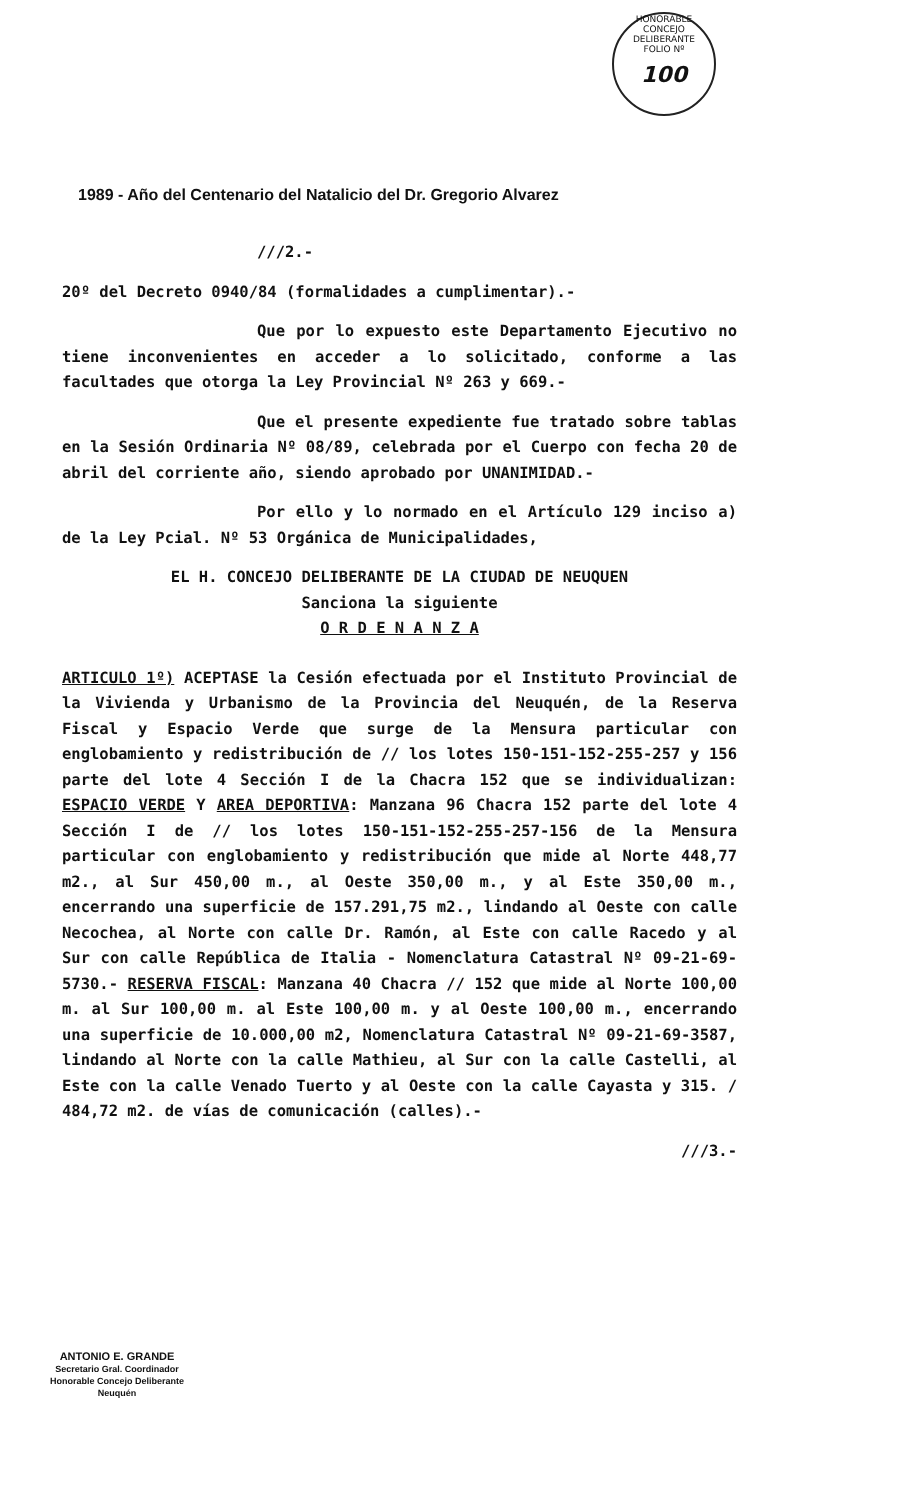HONORABLE CONCEJO DELIBERANTE
FOLIO Nº
100
1989 - Año del Centenario del Natalicio del Dr. Gregorio Alvarez
///2.-
20º del Decreto 0940/84 (formalidades a cumplimentar).-
Que por lo expuesto este Departamento Ejecutivo no tiene inconvenientes en acceder a lo solicitado, conforme a las facultades que otorga la Ley Provincial Nº 263 y 669.-
Que el presente expediente fue tratado sobre tablas en la Sesión Ordinaria Nº 08/89, celebrada por el Cuerpo con fecha 20 de abril del corriente año, siendo aprobado por UNANIMIDAD.-
Por ello y lo normado en el Artículo 129 inciso a) de la Ley Pcial. Nº 53 Orgánica de Municipalidades,
EL H. CONCEJO DELIBERANTE DE LA CIUDAD DE NEUQUEN
Sanciona la siguiente
O R D E N A N Z A
ARTICULO 1º) ACEPTASE la Cesión efectuada por el Instituto Provincial de la Vivienda y Urbanismo de la Provincia del Neuquén, de la Reserva Fiscal y Espacio Verde que surge de la Mensura particular con englobamiento y redistribución de // los lotes 150-151-152-255-257 y 156 parte del lote 4 Sección I de la Chacra 152 que se individualizan: ESPACIO VERDE Y AREA DEPORTIVA: Manzana 96 Chacra 152 parte del lote 4 Sección I de // los lotes 150-151-152-255-257-156 de la Mensura particular con englobamiento y redistribución que mide al Norte 448,77 m2., al Sur 450,00 m., al Oeste 350,00 m., y al Este 350,00 m., encerrando una superficie de 157.291,75 m2., lindando al Oeste con calle Necochea, al Norte con calle Dr. Ramón, al Este con calle Racedo y al Sur con calle República de Italia - Nomenclatura Catastral Nº 09-21-69-5730.- RESERVA FISCAL: Manzana 40 Chacra // 152 que mide al Norte 100,00 m. al Sur 100,00 m. al Este 100,00 m. y al Oeste 100,00 m., encerrando una superficie de 10.000,00 m2, Nomenclatura Catastral Nº 09-21-69-3587, lindando al Norte con la calle Mathieu, al Sur con la calle Castelli, al Este con la calle Venado Tuerto y al Oeste con la calle Cayasta y 315. / 484,72 m2. de vías de comunicación (calles).-
///3.-
ANTONIO E. GRANDE
Secretario Gral. Coordinador
Honorable Concejo Deliberante
Neuquén